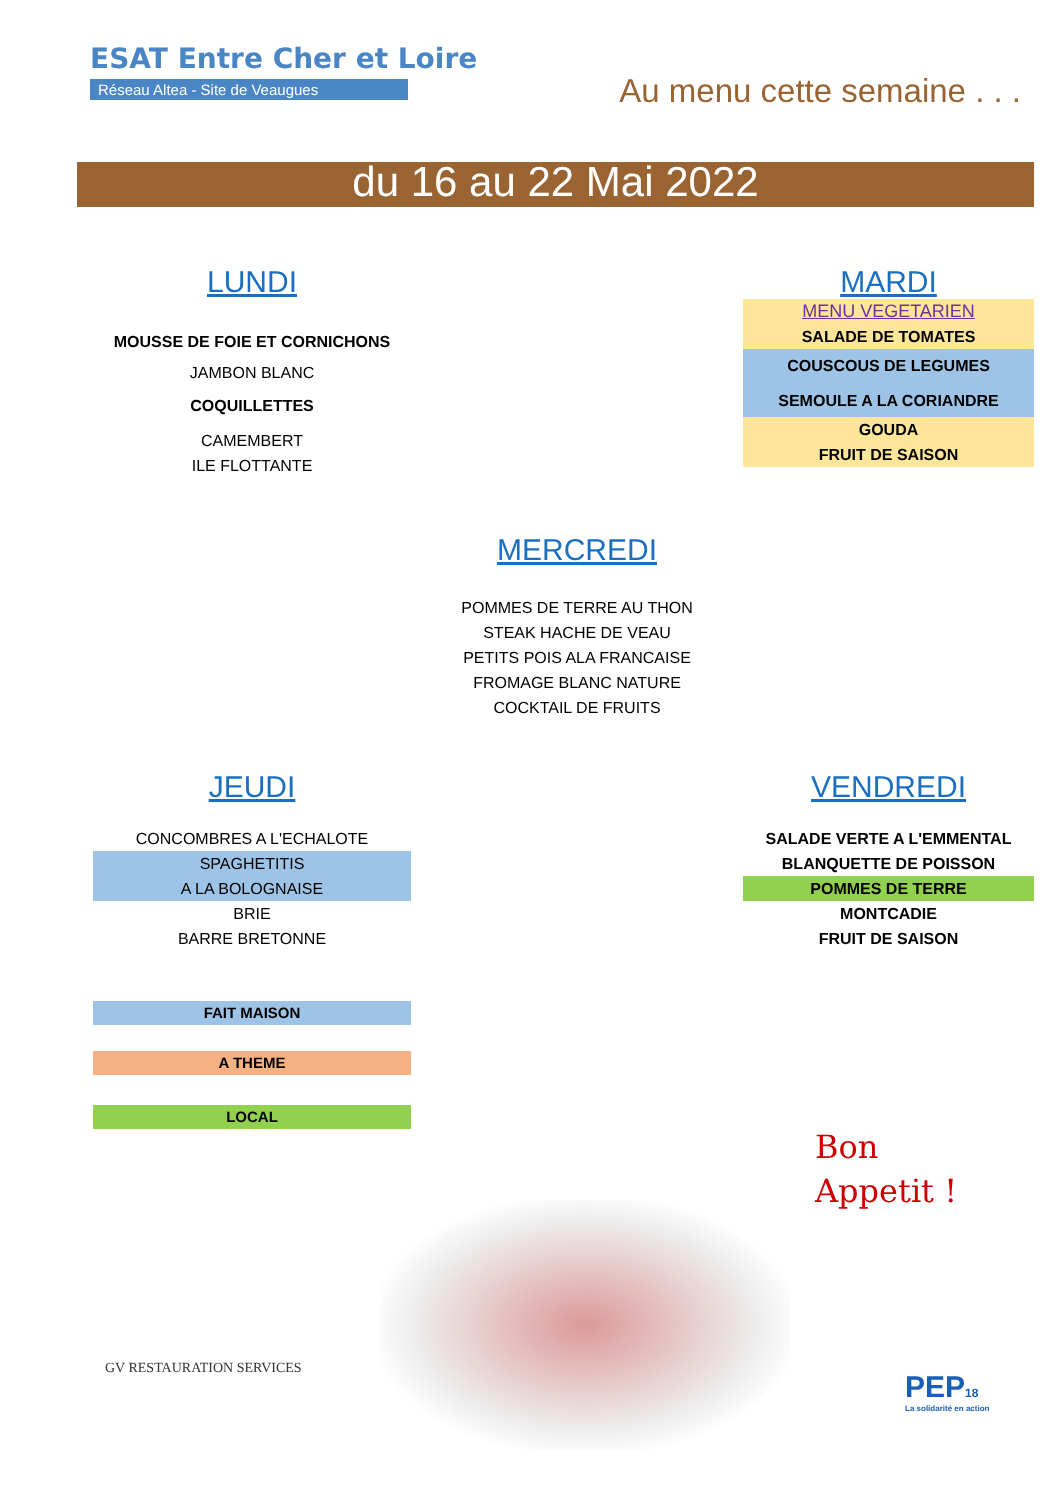ESAT Entre Cher et Loire
Réseau Altea - Site de Veaugues
Au menu cette semaine . . .
du 16 au 22 Mai 2022
LUNDI
MOUSSE DE FOIE ET CORNICHONS
JAMBON BLANC
COQUILLETTES
CAMEMBERT
ILE FLOTTANTE
MARDI
MENU VEGETARIEN
SALADE DE TOMATES
COUSCOUS DE LEGUMES
SEMOULE A LA CORIANDRE
GOUDA
FRUIT DE SAISON
MERCREDI
POMMES DE TERRE AU THON
STEAK HACHE DE VEAU
PETITS POIS ALA FRANCAISE
FROMAGE BLANC NATURE
COCKTAIL DE FRUITS
JEUDI
CONCOMBRES A L'ECHALOTE
SPAGHETITIS
A LA BOLOGNAISE
BRIE
BARRE BRETONNE
VENDREDI
SALADE VERTE A L'EMMENTAL
BLANQUETTE DE POISSON
POMMES DE TERRE
MONTCADIE
FRUIT DE SAISON
FAIT MAISON
A THEME
LOCAL
Bon
Appetit !
GV RESTAURATION SERVICES
PEP18
La solidarité en action